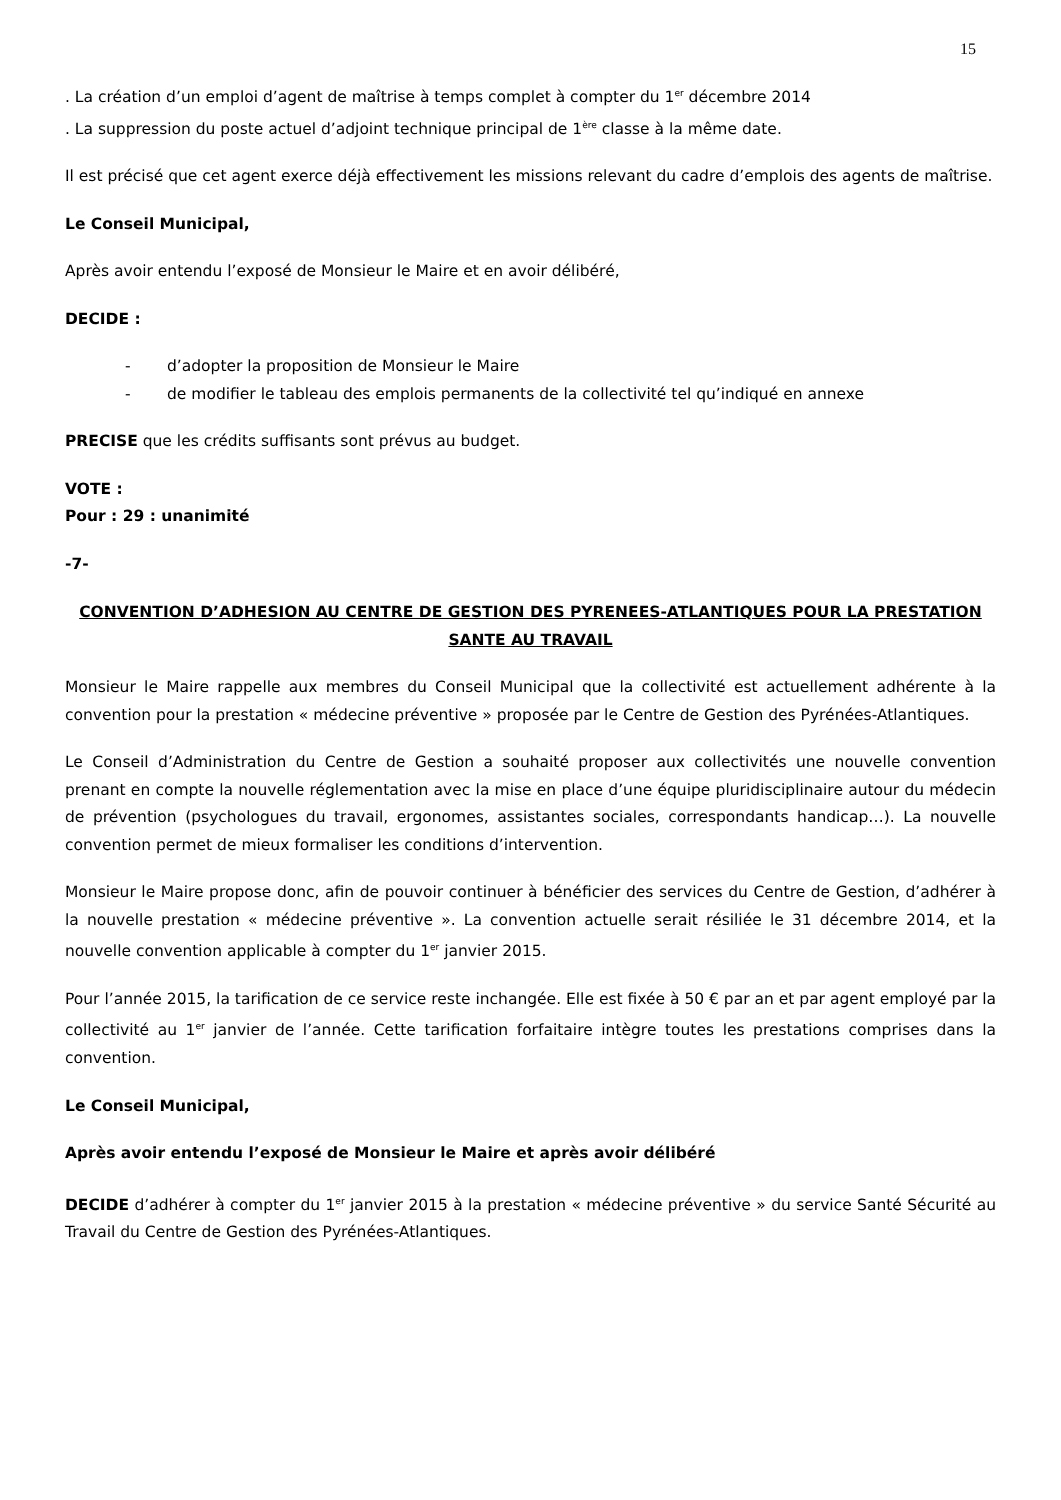15
. La création d’un emploi d’agent de maîtrise à temps complet à compter du 1<sup>er</sup> décembre 2014
. La suppression du poste actuel d’adjoint technique principal de 1<sup>ère</sup> classe à la même date.
Il est précisé que cet agent exerce déjà effectivement les missions relevant du cadre d’emplois des agents de maîtrise.
Le Conseil Municipal,
Après avoir entendu l’exposé de Monsieur le Maire et en avoir délibéré,
DECIDE :
- d’adopter la proposition de Monsieur le Maire
- de modifier le tableau des emplois permanents de la collectivité tel qu’indiqué en annexe
PRECISE que les crédits suffisants sont prévus au budget.
VOTE :
Pour : 29 : unanimité
-7-
CONVENTION D’ADHESION AU CENTRE DE GESTION DES PYRENEES-ATLANTIQUES POUR LA PRESTATION SANTE AU TRAVAIL
Monsieur le Maire rappelle aux membres du Conseil Municipal que la collectivité est actuellement adhérente à la convention pour la prestation « médecine préventive » proposée par le Centre de Gestion des Pyrénées-Atlantiques.
Le Conseil d’Administration du Centre de Gestion a souhaité proposer aux collectivités une nouvelle convention prenant en compte la nouvelle réglementation avec la mise en place d’une équipe pluridisciplinaire autour du médecin de prévention (psychologues du travail, ergonomes, assistantes sociales, correspondants handicap…). La nouvelle convention permet de mieux formaliser les conditions d’intervention.
Monsieur le Maire propose donc, afin de pouvoir continuer à bénéficier des services du Centre de Gestion, d’adhérer à la nouvelle prestation « médecine préventive ». La convention actuelle serait résiliée le 31 décembre 2014, et la nouvelle convention applicable à compter du 1<sup>er</sup> janvier 2015.
Pour l’année 2015, la tarification de ce service reste inchangée. Elle est fixée à 50 € par an et par agent employé par la collectivité au 1<sup>er</sup> janvier de l’année. Cette tarification forfaitaire intègre toutes les prestations comprises dans la convention.
Le Conseil Municipal,
Après avoir entendu l’exposé de Monsieur le Maire et après avoir délibéré
DECIDE d’adhérer à compter du 1<sup>er</sup> janvier 2015 à la prestation « médecine préventive » du service Santé Sécurité au Travail du Centre de Gestion des Pyrénées-Atlantiques.